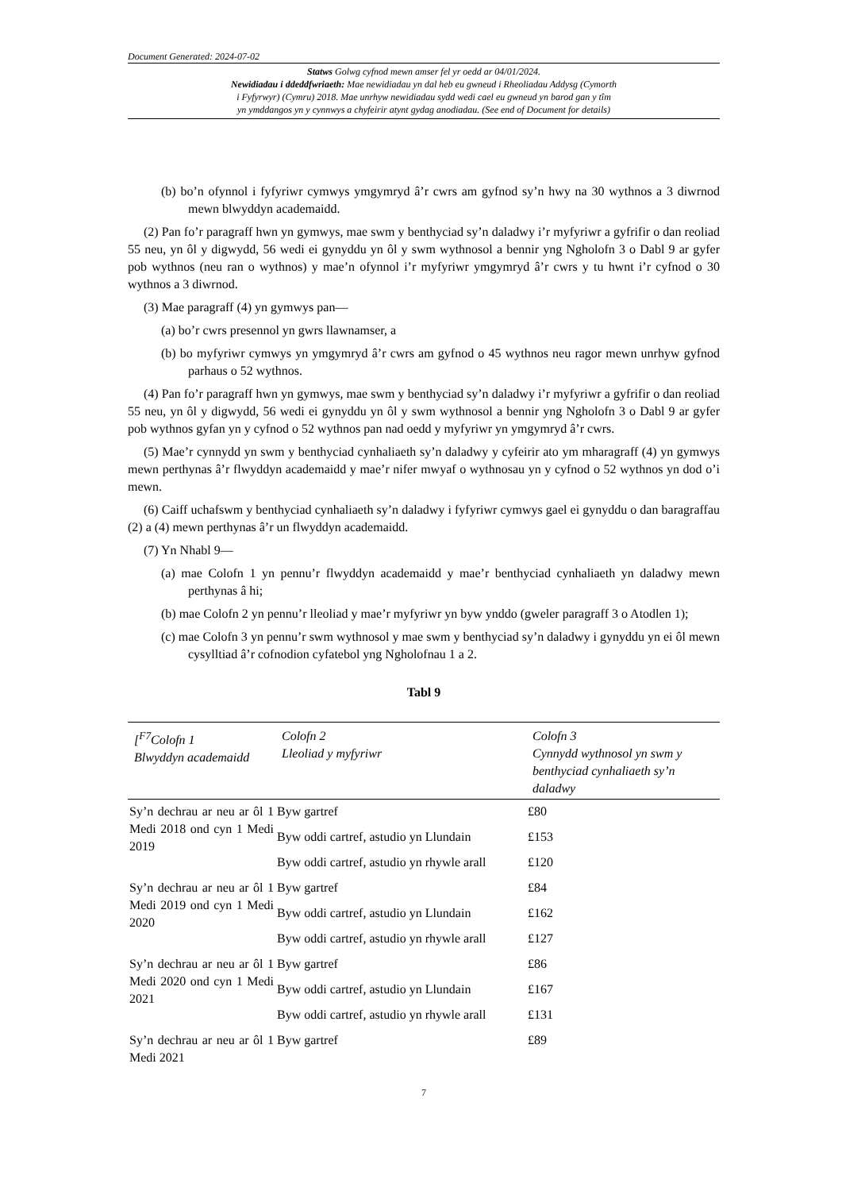Document Generated: 2024-07-02
Statws Golwg cyfnod mewn amser fel yr oedd ar 04/01/2024.
Newidiadau i ddeddfwriaeth: Mae newidiadau yn dal heb eu gwneud i Rheoliadau Addysg (Cymorth
i Fyfyrwyr) (Cymru) 2018. Mae unrhyw newidiadau sydd wedi cael eu gwneud yn barod gan y tîm
yn ymddangos yn y cynnwys a chyfeirir atynt gydag anodiadau. (See end of Document for details)
(b) bo’n ofynnol i fyfyriwr cymwys ymgymryd â’r cwrs am gyfnod sy’n hwy na 30 wythnos a 3 diwrnod mewn blwyddyn academaidd.
(2) Pan fo’r paragraff hwn yn gymwys, mae swm y benthyciad sy’n daladwy i’r myfyriwr a gyfrifir o dan reoliad 55 neu, yn ôl y digwydd, 56 wedi ei gynyddu yn ôl y swm wythnosol a bennir yng Ngholofn 3 o Dabl 9 ar gyfer pob wythnos (neu ran o wythnos) y mae’n ofynnol i’r myfyriwr ymgymryd â’r cwrs y tu hwnt i’r cyfnod o 30 wythnos a 3 diwrnod.
(3) Mae paragraff (4) yn gymwys pan—
(a) bo’r cwrs presennol yn gwrs llawnamser, a
(b) bo myfyriwr cymwys yn ymgymryd â’r cwrs am gyfnod o 45 wythnos neu ragor mewn unrhyw gyfnod parhaus o 52 wythnos.
(4) Pan fo’r paragraff hwn yn gymwys, mae swm y benthyciad sy’n daladwy i’r myfyriwr a gyfrifir o dan reoliad 55 neu, yn ôl y digwydd, 56 wedi ei gynyddu yn ôl y swm wythnosol a bennir yng Ngholofn 3 o Dabl 9 ar gyfer pob wythnos gyfan yn y cyfnod o 52 wythnos pan nad oedd y myfyriwr yn ymgymryd â’r cwrs.
(5) Mae’r cynnydd yn swm y benthyciad cynhaliaeth sy’n daladwy y cyfeirir ato ym mharagraff (4) yn gymwys mewn perthynas â’r flwyddyn academaidd y mae’r nifer mwyaf o wythnosau yn y cyfnod o 52 wythnos yn dod o’i mewn.
(6) Caiff uchafswm y benthyciad cynhaliaeth sy’n daladwy i fyfyriwr cymwys gael ei gynyddu o dan baragraffau (2) a (4) mewn perthynas â’r un flwyddyn academaidd.
(7) Yn Nhabl 9—
(a) mae Colofn 1 yn pennu’r flwyddyn academaidd y mae’r benthyciad cynhaliaeth yn daladwy mewn perthynas â hi;
(b) mae Colofn 2 yn pennu’r lleoliad y mae’r myfyriwr yn byw ynddo (gweler paragraff 3 o Atodlen 1);
(c) mae Colofn 3 yn pennu’r swm wythnosol y mae swm y benthyciad sy’n daladwy i gynyddu yn ei ôl mewn cysylltiad â’r cofnodion cyfatebol yng Ngholofnau 1 a 2.
Tabl 9
| [<sup>F7</sup>Colofn 1 Blwyddyn academaidd | Colofn 2 Lleoliad y myfyriwr | Colofn 3 Cynnydd wythnosol yn swm y benthyciad cynhaliaeth sy’n daladwy |
| --- | --- | --- |
| Sy’n dechrau ar neu ar ôl 1 Medi 2018 ond cyn 1 Medi 2019 | Byw gartref | £80 |
| | Byw oddi cartref, astudio yn Llundain | £153 |
| | Byw oddi cartref, astudio yn rhywle arall | £120 |
| Sy’n dechrau ar neu ar ôl 1 Medi 2019 ond cyn 1 Medi 2020 | Byw gartref | £84 |
| | Byw oddi cartref, astudio yn Llundain | £162 |
| | Byw oddi cartref, astudio yn rhywle arall | £127 |
| Sy’n dechrau ar neu ar ôl 1 Medi 2020 ond cyn 1 Medi 2021 | Byw gartref | £86 |
| | Byw oddi cartref, astudio yn Llundain | £167 |
| | Byw oddi cartref, astudio yn rhywle arall | £131 |
| Sy’n dechrau ar neu ar ôl 1 Medi 2021 | Byw gartref | £89 |
7